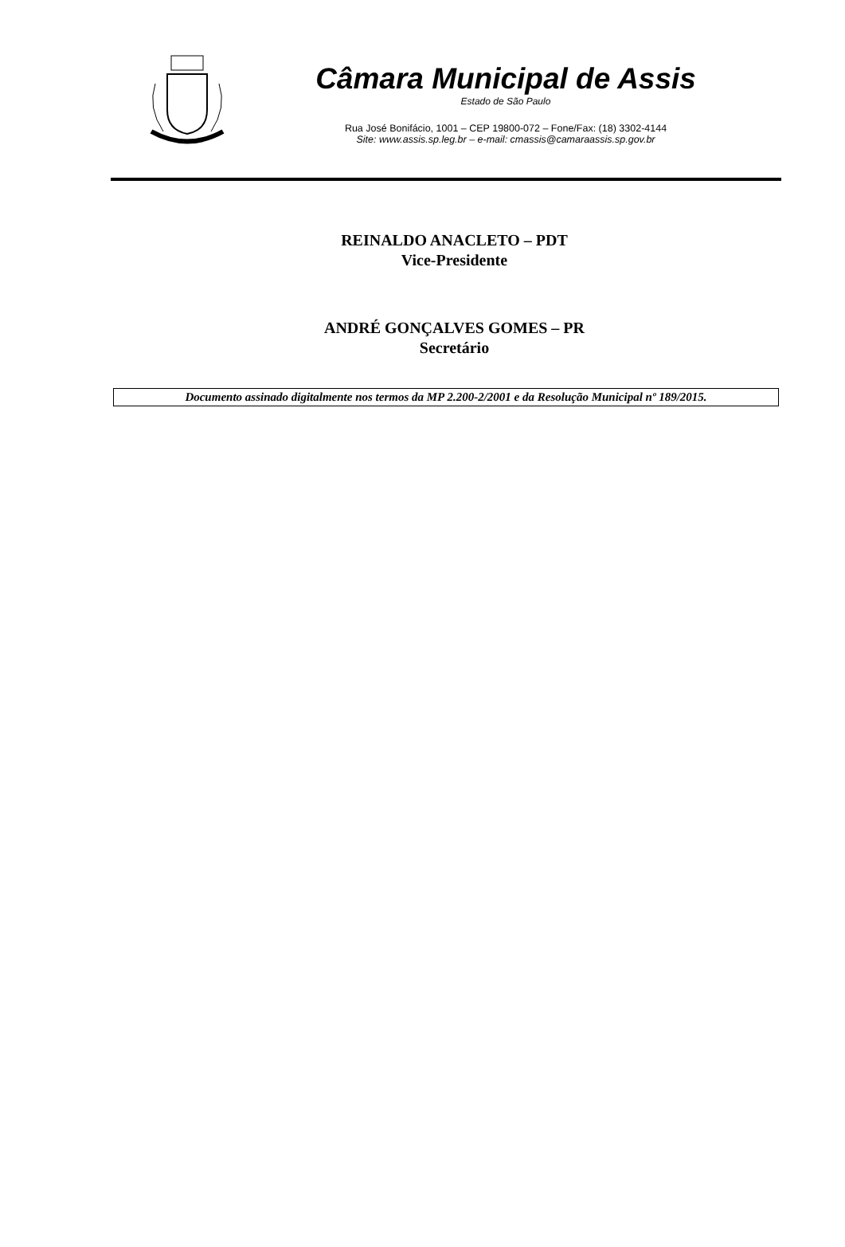Câmara Municipal de Assis
Estado de São Paulo
Rua José Bonifácio, 1001 – CEP 19800-072 – Fone/Fax: (18) 3302-4144
Site: www.assis.sp.leg.br – e-mail: cmassis@camaraassis.sp.gov.br
REINALDO ANACLETO – PDT
Vice-Presidente
ANDRÉ GONÇALVES GOMES – PR
Secretário
Documento assinado digitalmente nos termos da MP 2.200-2/2001 e da Resolução Municipal nº 189/2015.